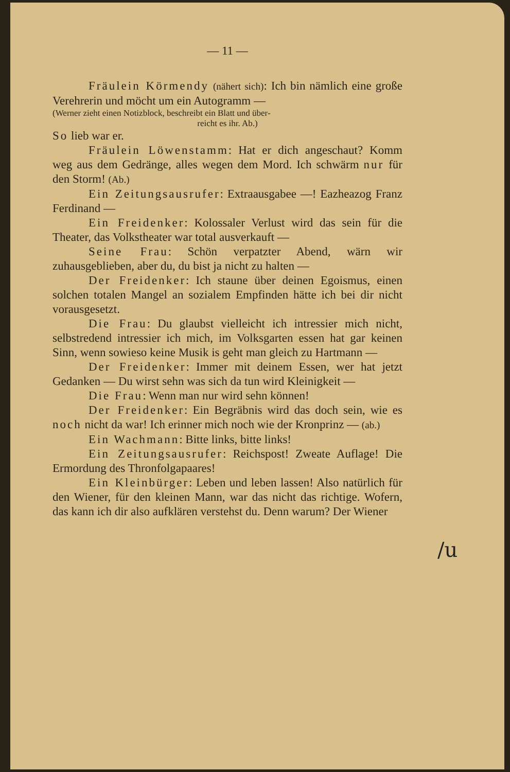— 11 —
Fräulein Körmendy (nähert sich): Ich bin nämlich eine große Verehrerin und möcht um ein Autogramm —
(Werner zieht einen Notizblock, beschreibt ein Blatt und über-
reicht es ihr. Ab.)
So lieb war er.
Fräulein Löwenstamm: Hat er dich angeschaut? Komm weg aus dem Gedränge, alles wegen dem Mord. Ich schwärm nur für den Storm! (Ab.)
Ein Zeitungsausrufer: Extraausgabee —! Eazheazog Franz Ferdinand —
Ein Freidenker: Kolossaler Verlust wird das sein für die Theater, das Volkstheater war total ausverkauft —
Seine Frau: Schön verpatzter Abend, wärn wir zuhausgeblieben, aber du, du bist ja nicht zu halten —
Der Freidenker: Ich staune über deinen Egoismus, einen solchen totalen Mangel an sozialem Empfinden hätte ich bei dir nicht vorausgesetzt.
Die Frau: Du glaubst vielleicht ich intressier mich nicht, selbstredend intressier ich mich, im Volksgarten essen hat gar keinen Sinn, wenn sowieso keine Musik is geht man gleich zu Hartmann —
Der Freidenker: Immer mit deinem Essen, wer hat jetzt Gedanken — Du wirst sehn was sich da tun wird Kleinigkeit —
Die Frau: Wenn man nur wird sehn können!
Der Freidenker: Ein Begräbnis wird das doch sein, wie es noch nicht da war! Ich erinner mich noch wie der Kronprinz — (ab.)
Ein Wachmann: Bitte links, bitte links!
Ein Zeitungsausrufer: Reichspost! Zweate Auflage! Die Ermordung des Thronfolgapaares!
Ein Kleinbürger: Leben und leben lassen! Also natürlich für den Wiener, für den kleinen Mann, war das nicht das richtige. Wofern, das kann ich dir also aufklären verstehst du. Denn warum? Der Wiener
/u